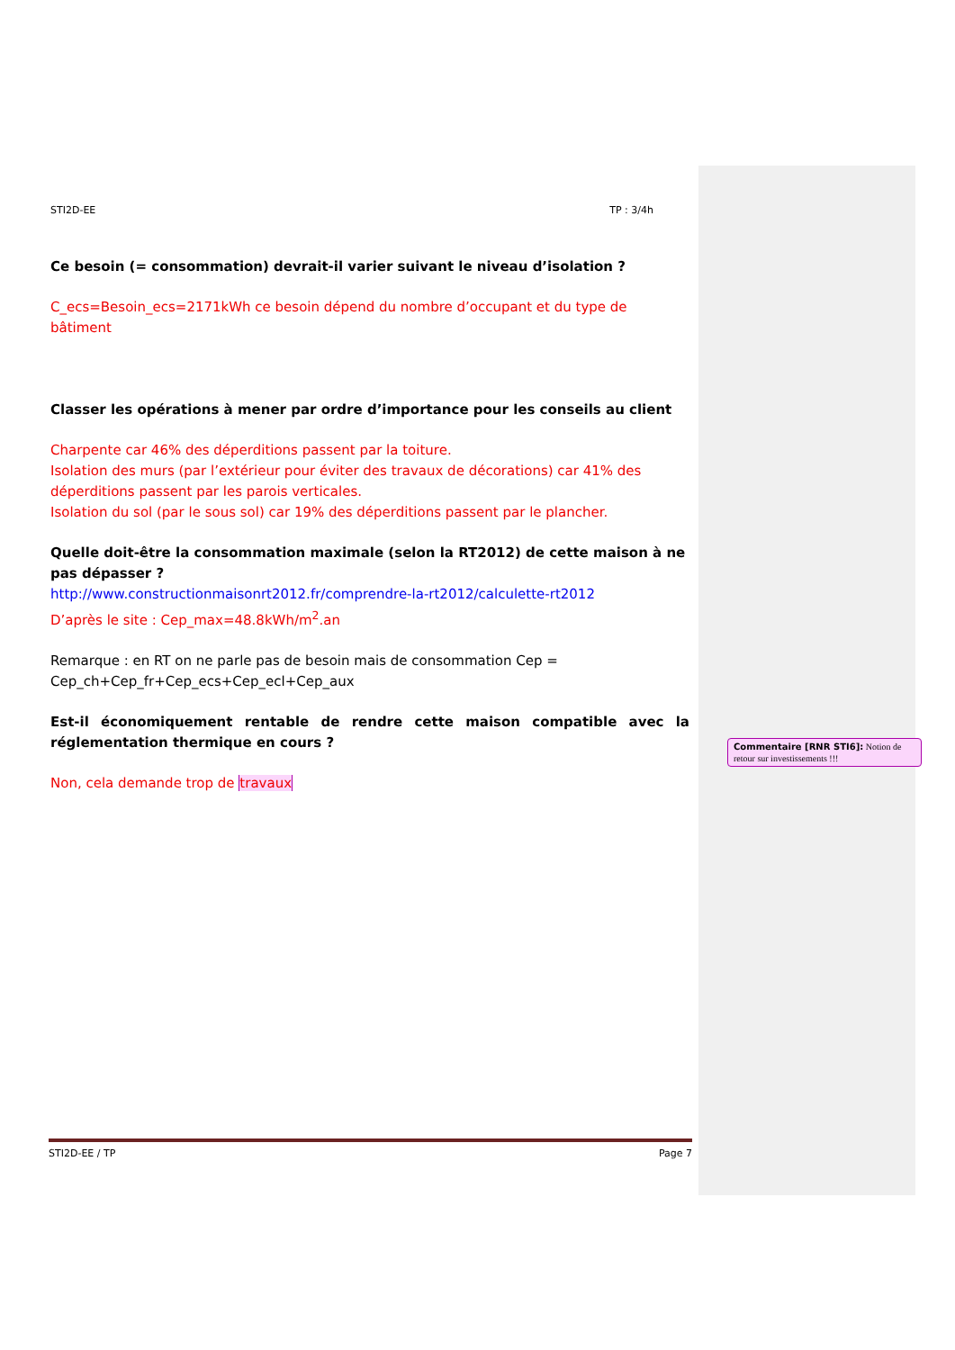STI2D-EE TP : 3/4h
Ce besoin (= consommation) devrait-il varier suivant le niveau d’isolation ?
C_ecs=Besoin_ecs=2171kWh ce besoin dépend du nombre d’occupant et du type de bâtiment
Classer les opérations à mener par ordre d’importance pour les conseils au client
Charpente car 46% des déperditions passent par la toiture.
Isolation des murs (par l’extérieur pour éviter des travaux de décorations) car 41% des déperditions passent par les parois verticales.
Isolation du sol (par le sous sol) car 19% des déperditions passent par le plancher.
Quelle doit-être la consommation maximale (selon la RT2012) de cette maison à ne pas dépasser ?
http://www.constructionmaisonrt2012.fr/comprendre-la-rt2012/calculette-rt2012
D’après le site : Cep_max=48.8kWh/m<sup>2</sup>.an
Remarque : en RT on ne parle pas de besoin mais de consommation Cep = Cep_ch+Cep_fr+Cep_ecs+Cep_ecl+Cep_aux
Est-il économiquement rentable de rendre cette maison compatible avec la réglementation thermique en cours ?
Non, cela demande trop de travaux
Commentaire [RNR STI6]: Notion de retour sur investissements !!!
STI2D-EE / TP Page 7